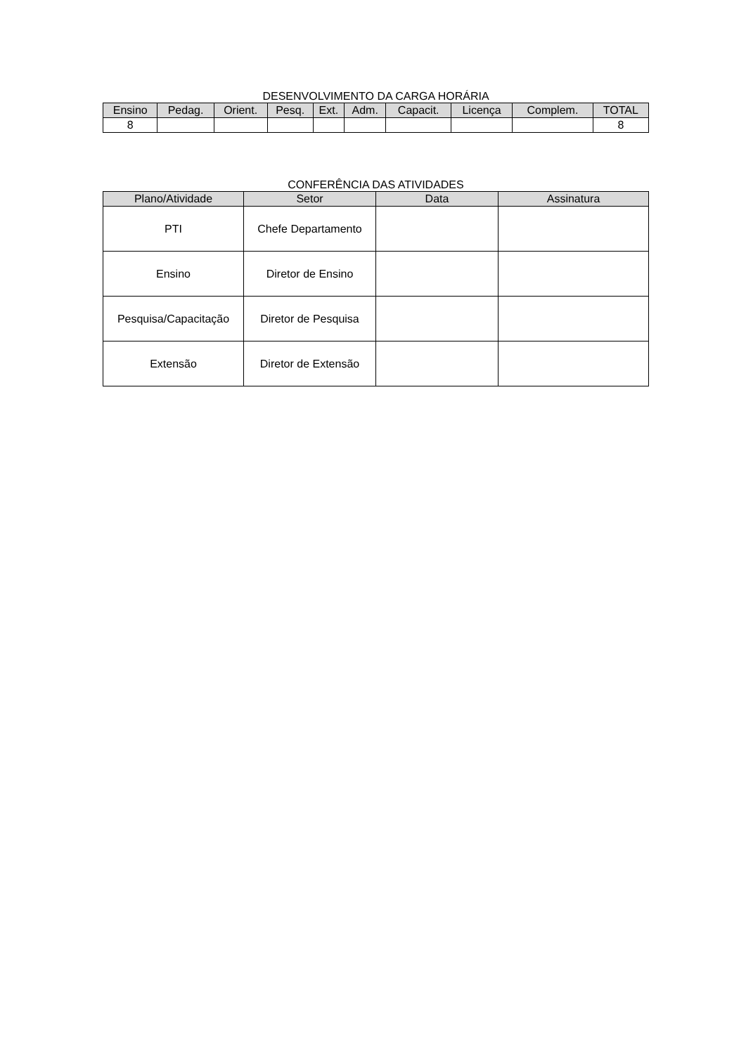DESENVOLVIMENTO DA CARGA HORÁRIA
| Ensino | Pedag. | Orient. | Pesq. | Ext. | Adm. | Capacit. | Licença | Complem. | TOTAL |
| --- | --- | --- | --- | --- | --- | --- | --- | --- | --- |
| 8 | | | | | | | | | 8 |
CONFERÊNCIA DAS ATIVIDADES
| Plano/Atividade | Setor | Data | Assinatura |
| --- | --- | --- | --- |
| PTI | Chefe Departamento | | |
| Ensino | Diretor de Ensino | | |
| Pesquisa/Capacitação | Diretor de Pesquisa | | |
| Extensão | Diretor de Extensão | | |